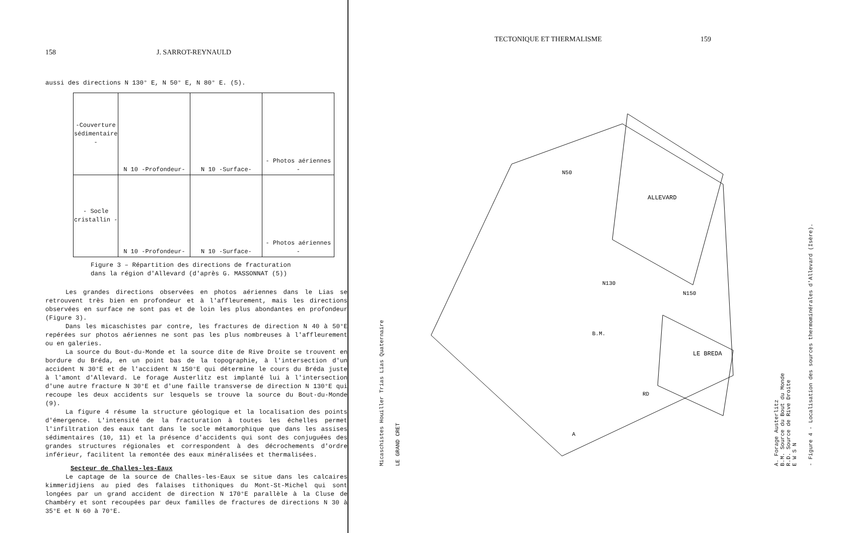158 J. SARROT-REYNAULD
aussi des directions N 130° E, N 50° E, N 80° E. (5).
| -Couverture sédimentaire - | N 10 -Profondeur- | N 10 -Surface- | - Photos aériennes - |
| - Socle cristallin - | N 10 -Profondeur- | N 10 -Surface- | - Photos aériennes - |
Figure 3 – Répartition des directions de fracturation
dans la région d'Allevard (d'après G. MASSONNAT (5))
Les grandes directions observées en photos aériennes dans le Lias se retrouvent très bien en profondeur et à l'affleurement, mais les directions observées en surface ne sont pas et de loin les plus abondantes en profondeur (Figure 3).
Dans les micaschistes par contre, les fractures de direction N 40 à 50°E repérées sur photos aériennes ne sont pas les plus nombreuses à l'affleurement ou en galeries.
La source du Bout-du-Monde et la source dite de Rive Droite se trouvent en bordure du Bréda, en un point bas de la topographie, à l'intersection d'un accident N 30°E et de l'accident N 150°E qui détermine le cours du Bréda juste à l'amont d'Allevard. Le forage Austerlitz est implanté lui à l'intersection d'une autre fracture N 30°E et d'une faille transverse de direction N 130°E qui recoupe les deux accidents sur lesquels se trouve la source du Bout-du-Monde (9).
La figure 4 résume la structure géologique et la localisation des points d'émergence. L'intensité de la fracturation à toutes les échelles permet l'infiltration des eaux tant dans le socle métamorphique que dans les assises sédimentaires (10, 11) et la présence d'accidents qui sont des conjuguées des grandes structures régionales et correspondent à des décrochements d'ordre inférieur, facilitent la remontée des eaux minéralisées et thermalisées.
Secteur de Challes-les-Eaux
Le captage de la source de Challes-les-Eaux se situe dans les calcaires kimmeridjiens au pied des falaises tithoniques du Mont-St-Michel qui sont longées par un grand accident de direction N 170°E parallèle à la Cluse de Chambéry et sont recoupées par deux familles de fractures de directions N 30 à 35°E et N 60 à 70°E.
TECTONIQUE ET THERMALISME 159
Micaschistes Houiller Trias Lias Quaternaire
LE GRAND CRET
ALLEVARD
LE BREDA
N130
N150
N50
B.M.
RD
A
A. Forage Austerlitz
B.M. Source du Bout du Monde
R.D. Source de Rive Droite
E W S N
- Figure 4 - Localisation des sources thermominérales d'Allevard (Isère).